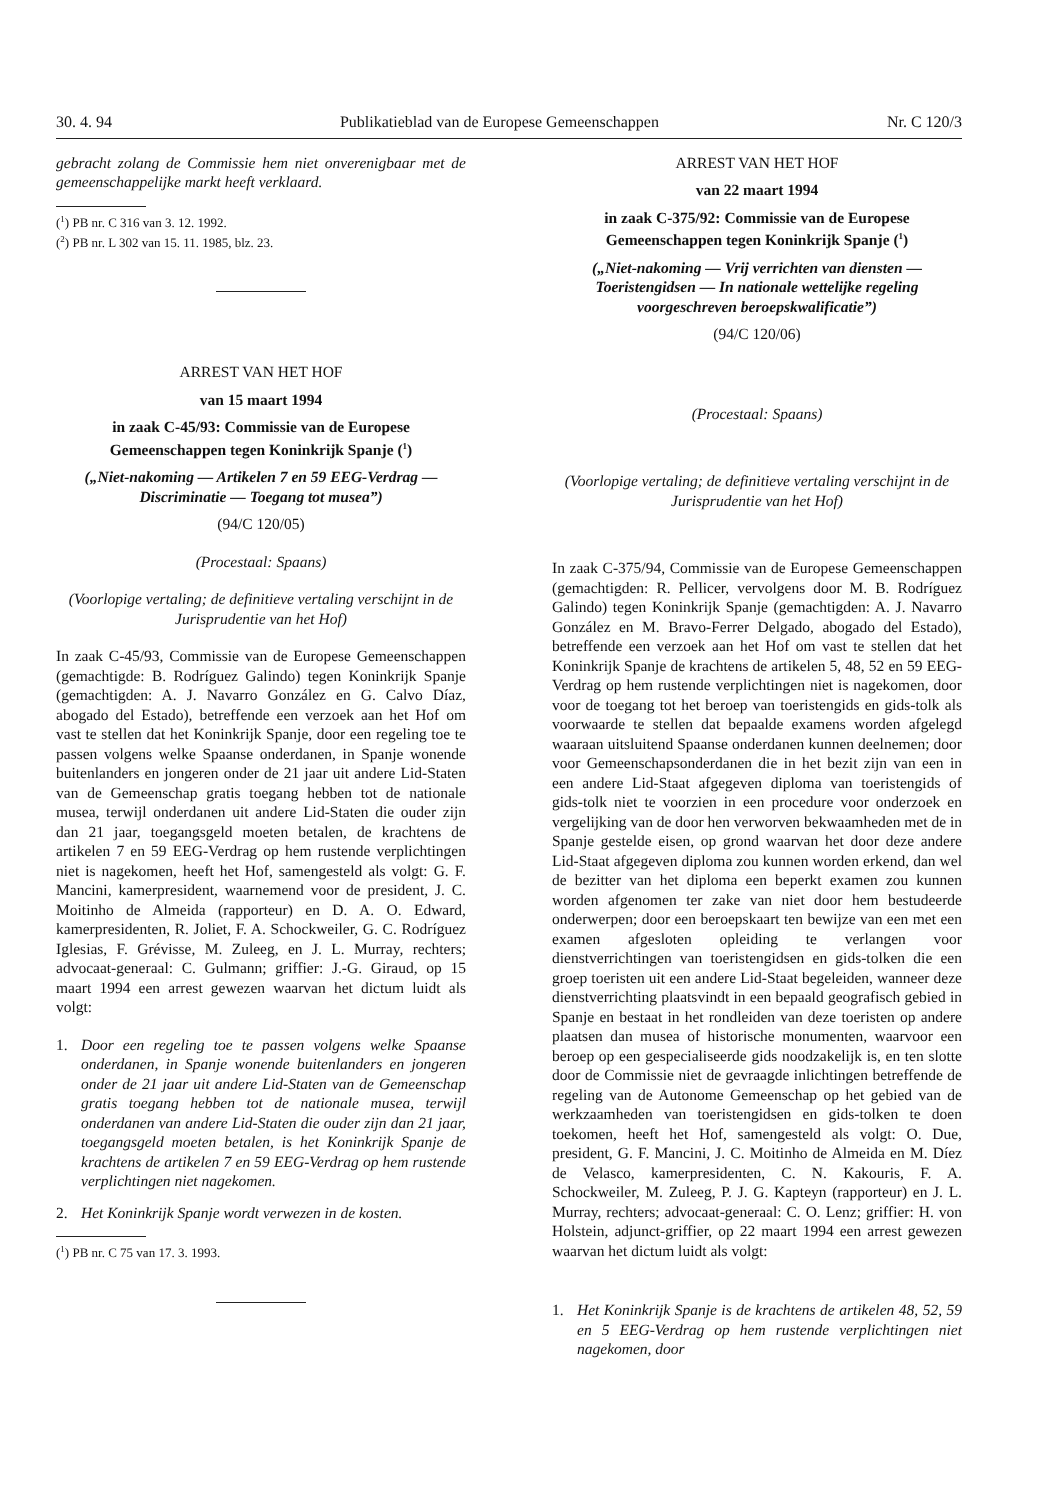30. 4. 94 Publikatieblad van de Europese Gemeenschappen Nr. C 120/3
gebracht zolang de Commissie hem niet onverenigbaar met de gemeenschappelijke markt heeft verklaard.
(<sup>1</sup>) PB nr. C 316 van 3. 12. 1992.
(<sup>2</sup>) PB nr. L 302 van 15. 11. 1985, blz. 23.
ARREST VAN HET HOF
van 15 maart 1994
in zaak C-45/93: Commissie van de Europese Gemeenschappen tegen Koninkrijk Spanje (<sup>1</sup>)
(„Niet-nakoming — Artikelen 7 en 59 EEG-Verdrag — Discriminatie — Toegang tot musea”)
(94/C 120/05)
(Procestaal: Spaans)
(Voorlopige vertaling; de definitieve vertaling verschijnt in de Jurisprudentie van het Hof)
In zaak C-45/93, Commissie van de Europese Gemeenschappen (gemachtigde: B. Rodríguez Galindo) tegen Koninkrijk Spanje (gemachtigden: A. J. Navarro González en G. Calvo Díaz, abogado del Estado), betreffende een verzoek aan het Hof om vast te stellen dat het Koninkrijk Spanje, door een regeling toe te passen volgens welke Spaanse onderdanen, in Spanje wonende buitenlanders en jongeren onder de 21 jaar uit andere Lid-Staten van de Gemeenschap gratis toegang hebben tot de nationale musea, terwijl onderdanen uit andere Lid-Staten die ouder zijn dan 21 jaar, toegangsgeld moeten betalen, de krachtens de artikelen 7 en 59 EEG-Verdrag op hem rustende verplichtingen niet is nagekomen, heeft het Hof, samengesteld als volgt: G. F. Mancini, kamerpresident, waarnemend voor de president, J. C. Moitinho de Almeida (rapporteur) en D. A. O. Edward, kamerpresidenten, R. Joliet, F. A. Schockweiler, G. C. Rodríguez Iglesias, F. Grévisse, M. Zuleeg, en J. L. Murray, rechters; advocaat-generaal: C. Gulmann; griffier: J.-G. Giraud, op 15 maart 1994 een arrest gewezen waarvan het dictum luidt als volgt:
1. Door een regeling toe te passen volgens welke Spaanse onderdanen, in Spanje wonende buitenlanders en jongeren onder de 21 jaar uit andere Lid-Staten van de Gemeenschap gratis toegang hebben tot de nationale musea, terwijl onderdanen van andere Lid-Staten die ouder zijn dan 21 jaar, toegangsgeld moeten betalen, is het Koninkrijk Spanje de krachtens de artikelen 7 en 59 EEG-Verdrag op hem rustende verplichtingen niet nagekomen.
2. Het Koninkrijk Spanje wordt verwezen in de kosten.
(<sup>1</sup>) PB nr. C 75 van 17. 3. 1993.
ARREST VAN HET HOF
van 22 maart 1994
in zaak C-375/92: Commissie van de Europese Gemeenschappen tegen Koninkrijk Spanje (<sup>1</sup>)
(„Niet-nakoming — Vrij verrichten van diensten — Toeristengidsen — In nationale wettelijke regeling voorgeschreven beroepskwalificatie”)
(94/C 120/06)
(Procestaal: Spaans)
(Voorlopige vertaling; de definitieve vertaling verschijnt in de Jurisprudentie van het Hof)
In zaak C-375/94, Commissie van de Europese Gemeenschappen (gemachtigden: R. Pellicer, vervolgens door M. B. Rodríguez Galindo) tegen Koninkrijk Spanje (gemachtigden: A. J. Navarro González en M. Bravo-Ferrer Delgado, abogado del Estado), betreffende een verzoek aan het Hof om vast te stellen dat het Koninkrijk Spanje de krachtens de artikelen 5, 48, 52 en 59 EEG-Verdrag op hem rustende verplichtingen niet is nagekomen, door voor de toegang tot het beroep van toeristengids en gids-tolk als voorwaarde te stellen dat bepaalde examens worden afgelegd waaraan uitsluitend Spaanse onderdanen kunnen deelnemen; door voor Gemeenschapsonderdanen die in het bezit zijn van een in een andere Lid-Staat afgegeven diploma van toeristengids of gids-tolk niet te voorzien in een procedure voor onderzoek en vergelijking van de door hen verworven bekwaamheden met de in Spanje gestelde eisen, op grond waarvan het door deze andere Lid-Staat afgegeven diploma zou kunnen worden erkend, dan wel de bezitter van het diploma een beperkt examen zou kunnen worden afgenomen ter zake van niet door hem bestudeerde onderwerpen; door een beroepskaart ten bewijze van een met een examen afgesloten opleiding te verlangen voor dienstverrichtingen van toeristengidsen en gids-tolken die een groep toeristen uit een andere Lid-Staat begeleiden, wanneer deze dienstverrichting plaatsvindt in een bepaald geografisch gebied in Spanje en bestaat in het rondleiden van deze toeristen op andere plaatsen dan musea of historische monumenten, waarvoor een beroep op een gespecialiseerde gids noodzakelijk is, en ten slotte door de Commissie niet de gevraagde inlichtingen betreffende de regeling van de Autonome Gemeenschap op het gebied van de werkzaamheden van toeristengidsen en gids-tolken te doen toekomen, heeft het Hof, samengesteld als volgt: O. Due, president, G. F. Mancini, J. C. Moitinho de Almeida en M. Díez de Velasco, kamerpresidenten, C. N. Kakouris, F. A. Schockweiler, M. Zuleeg, P. J. G. Kapteyn (rapporteur) en J. L. Murray, rechters; advocaat-generaal: C. O. Lenz; griffier: H. von Holstein, adjunct-griffier, op 22 maart 1994 een arrest gewezen waarvan het dictum luidt als volgt:
1. Het Koninkrijk Spanje is de krachtens de artikelen 48, 52, 59 en 5 EEG-Verdrag op hem rustende verplichtingen niet nagekomen, door